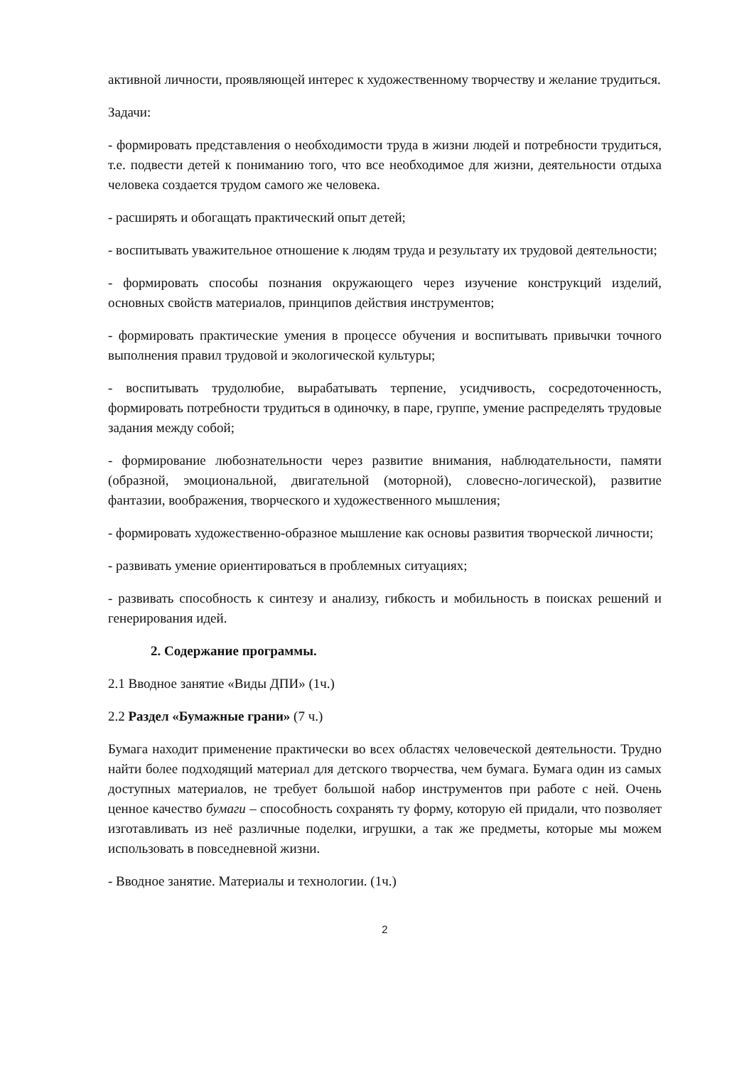активной личности, проявляющей интерес к художественному творчеству и желание трудиться.
Задачи:
- формировать представления о необходимости труда в жизни людей и потребности трудиться, т.е. подвести детей к пониманию того, что все необходимое для жизни, деятельности отдыха человека создается трудом самого же человека.
- расширять и обогащать практический опыт детей;
- воспитывать уважительное отношение к людям труда и результату их трудовой деятельности;
- формировать способы познания окружающего через изучение конструкций изделий, основных свойств материалов, принципов действия инструментов;
- формировать практические умения в процессе обучения и воспитывать привычки точного выполнения правил трудовой и экологической культуры;
- воспитывать трудолюбие, вырабатывать терпение, усидчивость, сосредоточенность, формировать потребности трудиться в одиночку, в паре, группе, умение распределять трудовые задания между собой;
- формирование любознательности через развитие внимания, наблюдательности, памяти (образной, эмоциональной, двигательной (моторной), словесно-логической), развитие фантазии, воображения, творческого и художественного мышления;
- формировать художественно-образное мышление как основы развития творческой личности;
- развивать умение ориентироваться в проблемных ситуациях;
- развивать способность к синтезу и анализу, гибкость и мобильность в поисках решений и генерирования идей.
2. Содержание программы.
2.1 Вводное занятие «Виды ДПИ» (1ч.)
2.2 Раздел «Бумажные грани» (7 ч.)
Бумага находит применение практически во всех областях человеческой деятельности. Трудно найти более подходящий материал для детского творчества, чем бумага. Бумага один из самых доступных материалов, не требует большой набор инструментов при работе с ней. Очень ценное качество бумаги – способность сохранять ту форму, которую ей придали, что позволяет изготавливать из неё различные поделки, игрушки, а так же предметы, которые мы можем использовать в повседневной жизни.
- Вводное занятие. Материалы и технологии. (1ч.)
2